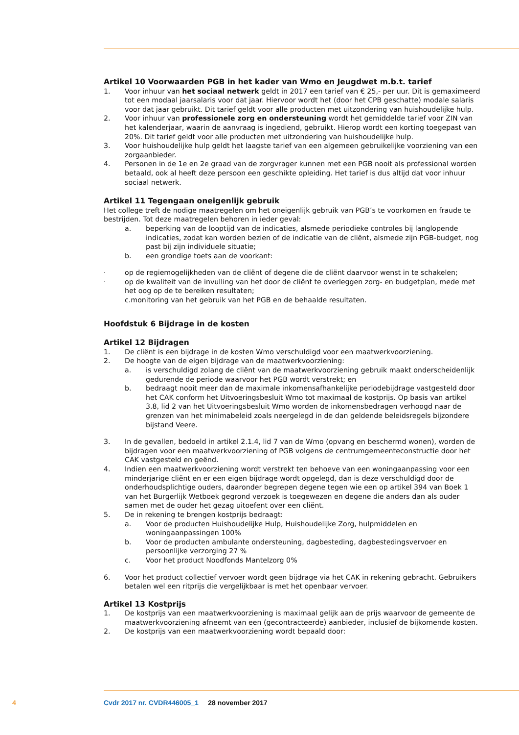Artikel 10 Voorwaarden PGB in het kader van Wmo en Jeugdwet m.b.t. tarief
1. Voor inhuur van het sociaal netwerk geldt in 2017 een tarief van € 25,- per uur. Dit is gemaximeerd tot een modaal jaarsalaris voor dat jaar. Hiervoor wordt het (door het CPB geschatte) modale salaris voor dat jaar gebruikt. Dit tarief geldt voor alle producten met uitzondering van huishoudelijke hulp.
2. Voor inhuur van professionele zorg en ondersteuning wordt het gemiddelde tarief voor ZIN van het kalenderjaar, waarin de aanvraag is ingediend, gebruikt. Hierop wordt een korting toegepast van 20%. Dit tarief geldt voor alle producten met uitzondering van huishoudelijke hulp.
3. Voor huishoudelijke hulp geldt het laagste tarief van een algemeen gebruikelijke voorziening van een zorgaanbieder.
4. Personen in de 1e en 2e graad van de zorgvrager kunnen met een PGB nooit als professional worden betaald, ook al heeft deze persoon een geschikte opleiding. Het tarief is dus altijd dat voor inhuur sociaal netwerk.
Artikel 11 Tegengaan oneigenlijk gebruik
Het college treft de nodige maatregelen om het oneigenlijk gebruik van PGB’s te voorkomen en fraude te bestrijden. Tot deze maatregelen behoren in ieder geval:
a. beperking van de looptijd van de indicaties, alsmede periodieke controles bij langlopende indicaties, zodat kan worden bezien of de indicatie van de cliënt, alsmede zijn PGB-budget, nog past bij zijn individuele situatie;
b. een grondige toets aan de voorkant:
· op de regiemogelijkheden van de cliënt of degene die de cliënt daarvoor wenst in te schakelen;
· op de kwaliteit van de invulling van het door de cliënt te overleggen zorg- en budgetplan, mede met het oog op de te bereiken resultaten;
c.monitoring van het gebruik van het PGB en de behaalde resultaten.
Hoofdstuk 6 Bijdrage in de kosten
Artikel 12 Bijdragen
1. De cliënt is een bijdrage in de kosten Wmo verschuldigd voor een maatwerkvoorziening.
2. De hoogte van de eigen bijdrage van de maatwerkvoorziening:
a. is verschuldigd zolang de cliënt van de maatwerkvoorziening gebruik maakt onderscheidenlijk gedurende de periode waarvoor het PGB wordt verstrekt; en
b. bedraagt nooit meer dan de maximale inkomensafhankelijke periodebijdrage vastgesteld door het CAK conform het Uitvoeringsbesluit Wmo tot maximaal de kostprijs. Op basis van artikel 3.8, lid 2 van het Uitvoeringsbesluit Wmo worden de inkomensbedragen verhoogd naar de grenzen van het minimabeleid zoals neergelegd in de dan geldende beleidsregels bijzondere bijstand Veere.
3. In de gevallen, bedoeld in artikel 2.1.4, lid 7 van de Wmo (opvang en beschermd wonen), worden de bijdragen voor een maatwerkvoorziening of PGB volgens de centrumgemeenteconstructie door het CAK vastgesteld en geënd.
4. Indien een maatwerkvoorziening wordt verstrekt ten behoeve van een woningaanpassing voor een minderjarige cliënt en er een eigen bijdrage wordt opgelegd, dan is deze verschuldigd door de onderhoudsplichtige ouders, daaronder begrepen degene tegen wie een op artikel 394 van Boek 1 van het Burgerlijk Wetboek gegrond verzoek is toegewezen en degene die anders dan als ouder samen met de ouder het gezag uitoefent over een cliënt.
5. De in rekening te brengen kostprijs bedraagt:
a. Voor de producten Huishoudelijke Hulp, Huishoudelijke Zorg, hulpmiddelen en woningaanpassingen 100%
b. Voor de producten ambulante ondersteuning, dagbesteding, dagbestedingsvervoer en persoonlijke verzorging 27 %
c. Voor het product Noodfonds Mantelzorg 0%
6. Voor het product collectief vervoer wordt geen bijdrage via het CAK in rekening gebracht. Gebruikers betalen wel een ritprijs die vergelijkbaar is met het openbaar vervoer.
Artikel 13 Kostprijs
1. De kostprijs van een maatwerkvoorziening is maximaal gelijk aan de prijs waarvoor de gemeente de maatwerkvoorziening afneemt van een (gecontracteerde) aanbieder, inclusief de bijkomende kosten.
2. De kostprijs van een maatwerkvoorziening wordt bepaald door:
4 Cvdr 2017 nr. CVDR446005_1 28 november 2017